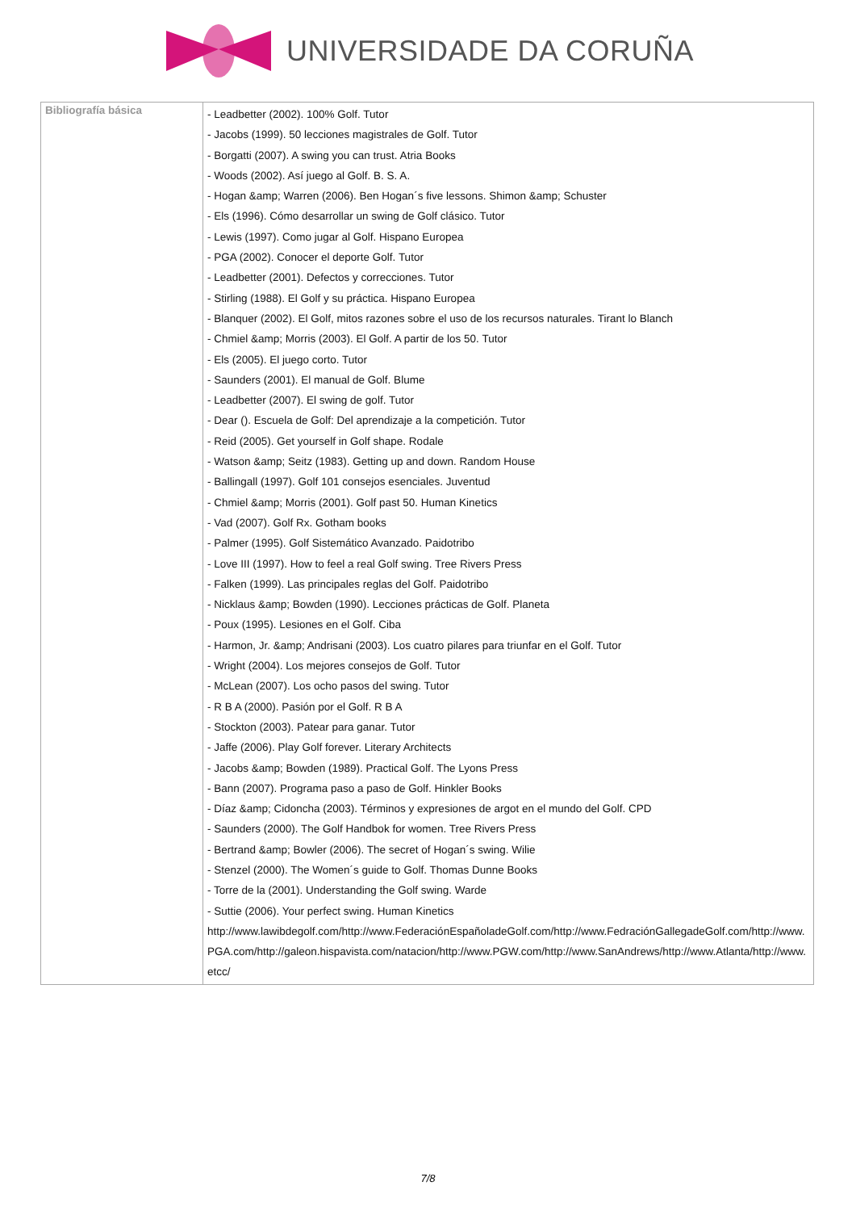UNIVERSIDADE DA CORUÑA
| Bibliografía básica | - Leadbetter (2002). 100% Golf. Tutor - Jacobs (1999). 50 lecciones magistrales de Golf. Tutor - Borgatti (2007). A swing you can trust. Atria Books - Woods (2002). Así juego al Golf. B. S. A. - Hogan &amp; Warren (2006). Ben Hogan´s five lessons. Shimon &amp; Schuster - Els (1996). Cómo desarrollar un swing de Golf clásico. Tutor - Lewis (1997). Como jugar al Golf. Hispano Europea - PGA (2002). Conocer el deporte Golf. Tutor - Leadbetter (2001). Defectos y correcciones. Tutor - Stirling (1988). El Golf y su práctica. Hispano Europea - Blanquer (2002). El Golf, mitos razones sobre el uso de los recursos naturales. Tirant lo Blanch - Chmiel &amp; Morris (2003). El Golf. A partir de los 50. Tutor - Els (2005). El juego corto. Tutor - Saunders (2001). El manual de Golf. Blume - Leadbetter (2007). El swing de golf. Tutor - Dear (). Escuela de Golf: Del aprendizaje a la competición. Tutor - Reid (2005). Get yourself in Golf shape. Rodale - Watson &amp; Seitz (1983). Getting up and down. Random House - Ballingall (1997). Golf 101 consejos esenciales. Juventud - Chmiel &amp; Morris (2001). Golf past 50. Human Kinetics - Vad (2007). Golf Rx. Gotham books - Palmer (1995). Golf Sistemático Avanzado. Paidotribo - Love III (1997). How to feel a real Golf swing. Tree Rivers Press - Falken (1999). Las principales reglas del Golf. Paidotribo - Nicklaus &amp; Bowden (1990). Lecciones prácticas de Golf. Planeta - Poux (1995). Lesiones en el Golf. Ciba - Harmon, Jr. &amp; Andrisani (2003). Los cuatro pilares para triunfar en el Golf. Tutor - Wright (2004). Los mejores consejos de Golf. Tutor - McLean (2007). Los ocho pasos del swing. Tutor - R B A (2000). Pasión por el Golf. R B A - Stockton (2003). Patear para ganar. Tutor - Jaffe (2006). Play Golf forever. Literary Architects - Jacobs &amp; Bowden (1989). Practical Golf. The Lyons Press - Bann (2007). Programa paso a paso de Golf. Hinkler Books - Díaz &amp; Cidoncha (2003). Términos y expresiones de argot en el mundo del Golf. CPD - Saunders (2000). The Golf Handbok for women. Tree Rivers Press - Bertrand &amp; Bowler (2006). The secret of Hogan´s swing. Wilie - Stenzel (2000). The Women´s guide to Golf. Thomas Dunne Books - Torre de la (2001). Understanding the Golf swing. Warde - Suttie (2006). Your perfect swing. Human Kinetics http://www.lawibdegolf.com/http://www.FederaciónEspañoladeGolf.com/http://www.FedraciónGallegadeGolf.com/http://www.PGA.com/http://galeon.hispavista.com/natacion/http://www.PGW.com/http://www.SanAndrews/http://www.Atlanta/http://www.etcc/ |
7/8